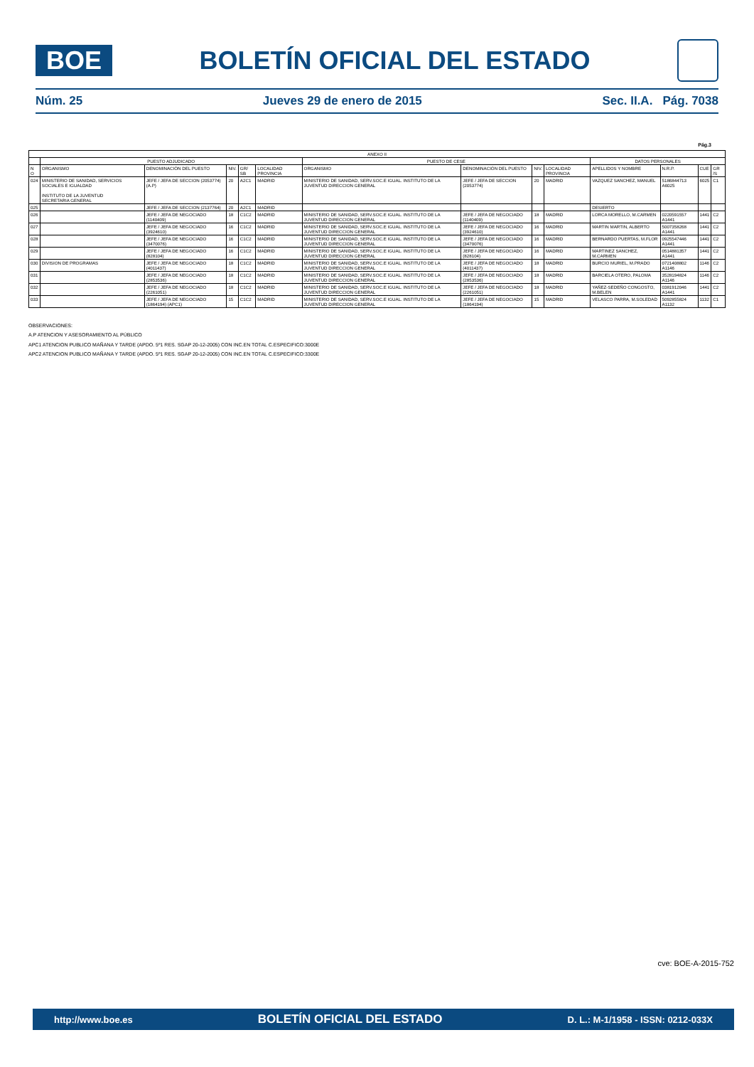BOE
BOLETÍN OFICIAL DEL ESTADO
Núm. 25 Jueves 29 de enero de 2015 Sec. II.A. Pág. 7038
Pág.3
| ANEXO II | | | | | | | | | | | | | |
| --- | --- | --- | --- | --- | --- | --- | --- | --- | --- | --- | --- | --- | --- |
| | PUESTO ADJUDICADO | | | | | PUESTO DE CESE | | | | DATOS PERSONALES | | | |
| N O | ORGANISMO | DENOMINACIÓN DEL PUESTO | NIV. | GR/ SB | LOCALIDAD PROVINCIA | ORGANISMO | DENOMINACIÓN DEL PUESTO | NIV. | LOCALIDAD PROVINCIA | APELLIDOS Y NOMBRE | N.R.P. | CUE | GR /S |
| 024 | MINISTERIO DE SANIDAD, SERVICIOS SOCIALES E IGUALDAD INSTITUTO DE LA JUVENTUD SECRETARIA GENERAL | JEFE / JEFA DE SECCION (2053774) (A.P) | 20 | A2C1 | MADRID | MINISTERIO DE SANIDAD, SERV.SOC.E IGUAL. INSTITUTO DE LA JUVENTUD DIRECCION GENERAL | JEFE / JEFA DE SECCION (2053774) | 20 | MADRID | VAZQUEZ SANCHEZ, MANUEL | 5186844713 A6025 | 6025 | C1 |
| 025 | | JEFE / JEFA DE SECCION (2137764) | 20 | A2C1 | MADRID | | | | | DESIERTO | | | |
| 026 | | JEFE / JEFA DE NEGOCIADO (1140409) | 18 | C1C2 | MADRID | MINISTERIO DE SANIDAD, SERV.SOC.E IGUAL. INSTITUTO DE LA JUVENTUD DIRECCION GENERAL | JEFE / JEFA DE NEGOCIADO (1140409) | 18 | MADRID | LORCA MORELLO, M.CARMEN | 0220591557 A1441 | 1441 | C2 |
| 027 | | JEFE / JEFA DE NEGOCIADO (3924610) | 16 | C1C2 | MADRID | MINISTERIO DE SANIDAD, SERV.SOC.E IGUAL. INSTITUTO DE LA JUVENTUD DIRECCION GENERAL | JEFE / JEFA DE NEGOCIADO (3924610) | 16 | MADRID | MARTIN MARTIN, ALBERTO | 5007358268 A1441 | 1441 | C2 |
| 028 | | JEFE / JEFA DE NEGOCIADO (3470076) | 16 | C1C2 | MADRID | MINISTERIO DE SANIDAD, SERV.SOC.E IGUAL. INSTITUTO DE LA JUVENTUD DIRECCION GENERAL | JEFE / JEFA DE NEGOCIADO (3470076) | 16 | MADRID | BERNARDO PUERTAS, M.FLOR | 0925547446 A1441 | 1441 | C2 |
| 029 | | JEFE / JEFA DE NEGOCIADO (828104) | 16 | C1C2 | MADRID | MINISTERIO DE SANIDAD, SERV.SOC.E IGUAL. INSTITUTO DE LA JUVENTUD DIRECCION GENERAL | JEFE / JEFA DE NEGOCIADO (828104) | 16 | MADRID | MARTINEZ SANCHEZ, M.CARMEN | 0514881357 A1441 | 1441 | C2 |
| 030 | DIVISION DE PROGRAMAS | JEFE / JEFA DE NEGOCIADO (4011437) | 18 | C1C2 | MADRID | MINISTERIO DE SANIDAD, SERV.SOC.E IGUAL. INSTITUTO DE LA JUVENTUD DIRECCION GENERAL | JEFE / JEFA DE NEGOCIADO (4011437) | 18 | MADRID | BURCIO MURIEL, M.PRADO | 0721408802 A1146 | 1146 | C2 |
| 031 | | JEFE / JEFA DE NEGOCIADO (2853536) | 18 | C1C2 | MADRID | MINISTERIO DE SANIDAD, SERV.SOC.E IGUAL. INSTITUTO DE LA JUVENTUD DIRECCION GENERAL | JEFE / JEFA DE NEGOCIADO (2853536) | 18 | MADRID | BARCIELA OTERO, PALOMA | 3528194824 A1146 | 1146 | C2 |
| 032 | | JEFE / JEFA DE NEGOCIADO (2261051) | 18 | C1C2 | MADRID | MINISTERIO DE SANIDAD, SERV.SOC.E IGUAL. INSTITUTO DE LA JUVENTUD DIRECCION GENERAL | JEFE / JEFA DE NEGOCIADO (2261051) | 18 | MADRID | YAÑEZ-SEDEÑO CONGOSTO, M.BELEN | 0381912046 A1441 | 1441 | C2 |
| 033 | | JEFE / JEFA DE NEGOCIADO (1864194) (APC1) | 15 | C1C2 | MADRID | MINISTERIO DE SANIDAD, SERV.SOC.E IGUAL. INSTITUTO DE LA JUVENTUD DIRECCION GENERAL | JEFE / JEFA DE NEGOCIADO (1864194) | 15 | MADRID | VELASCO PARRA, M.SOLEDAD | 5092855824 A1132 | 1132 | C1 |
OBSERVACIONES:
A.P ATENCION Y ASESORAMIENTO AL PÚBLICO
APC1 ATENCION PUBLICO MAÑANA Y TARDE (APDO. 5º1 RES. SGAP 20-12-2005) CON INC.EN TOTAL C.ESPECIFICO:3000E
APC2 ATENCION PUBLICO MAÑANA Y TARDE (APDO. 5º1 RES. SGAP 20-12-2005) CON INC.EN TOTAL C.ESPECIFICO:3300E
cve: BOE-A-2015-752
http://www.boe.es BOLETÍN OFICIAL DEL ESTADO D. L.: M-1/1958 - ISSN: 0212-033X